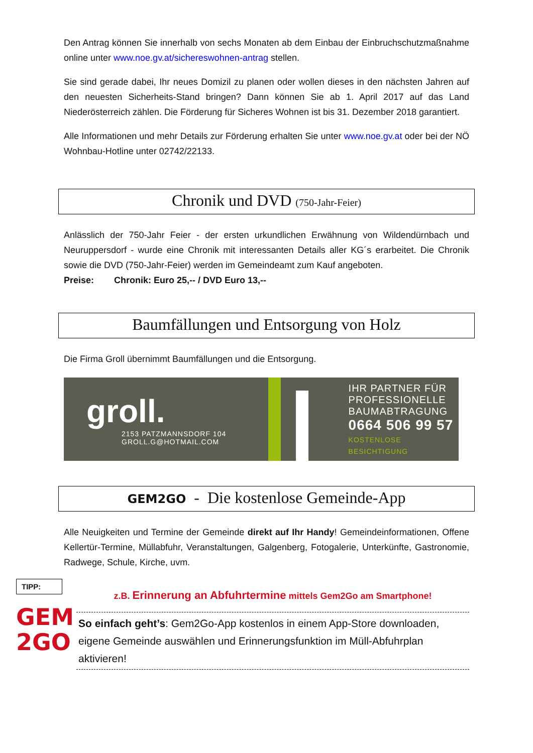Den Antrag können Sie innerhalb von sechs Monaten ab dem Einbau der Einbruchschutzmaßnahme online unter www.noe.gv.at/sichereswohnen-antrag stellen.
Sie sind gerade dabei, Ihr neues Domizil zu planen oder wollen dieses in den nächsten Jahren auf den neuesten Sicherheits-Stand bringen? Dann können Sie ab 1. April 2017 auf das Land Niederösterreich zählen. Die Förderung für Sicheres Wohnen ist bis 31. Dezember 2018 garantiert.
Alle Informationen und mehr Details zur Förderung erhalten Sie unter www.noe.gv.at oder bei der NÖ Wohnbau-Hotline unter 02742/22133.
Chronik und DVD (750-Jahr-Feier)
Anlässlich der 750-Jahr Feier - der ersten urkundlichen Erwähnung von Wildendürnbach und Neuruppersdorf - wurde eine Chronik mit interessanten Details aller KG´s erarbeitet. Die Chronik sowie die DVD (750-Jahr-Feier) werden im Gemeindeamt zum Kauf angeboten.
Preise: Chronik: Euro 25,-- / DVD Euro 13,--
Baumfällungen und Entsorgung von Holz
Die Firma Groll übernimmt Baumfällungen und die Entsorgung.
groll.
2153 PATZMANNSDORF 104
GROLL.G@HOTMAIL.COM
IHR PARTNER FÜR
PROFESSIONELLE
BAUMABTRAGUNG
0664 506 99 57
KOSTENLOSE BESICHTIGUNG
GEM2GO - Die kostenlose Gemeinde-App
Alle Neuigkeiten und Termine der Gemeinde direkt auf Ihr Handy! Gemeindeinformationen, Offene Kellertür-Termine, Müllabfuhr, Veranstaltungen, Galgenberg, Fotogalerie, Unterkünfte, Gastronomie, Radwege, Schule, Kirche, uvm.
TIPP:
GEM
2GO
z.B. Erinnerung an Abfuhrtermine mittels Gem2Go am Smartphone!
So einfach geht’s: Gem2Go-App kostenlos in einem App-Store downloaden, eigene Gemeinde auswählen und Erinnerungsfunktion im Müll-Abfuhrplan aktivieren!